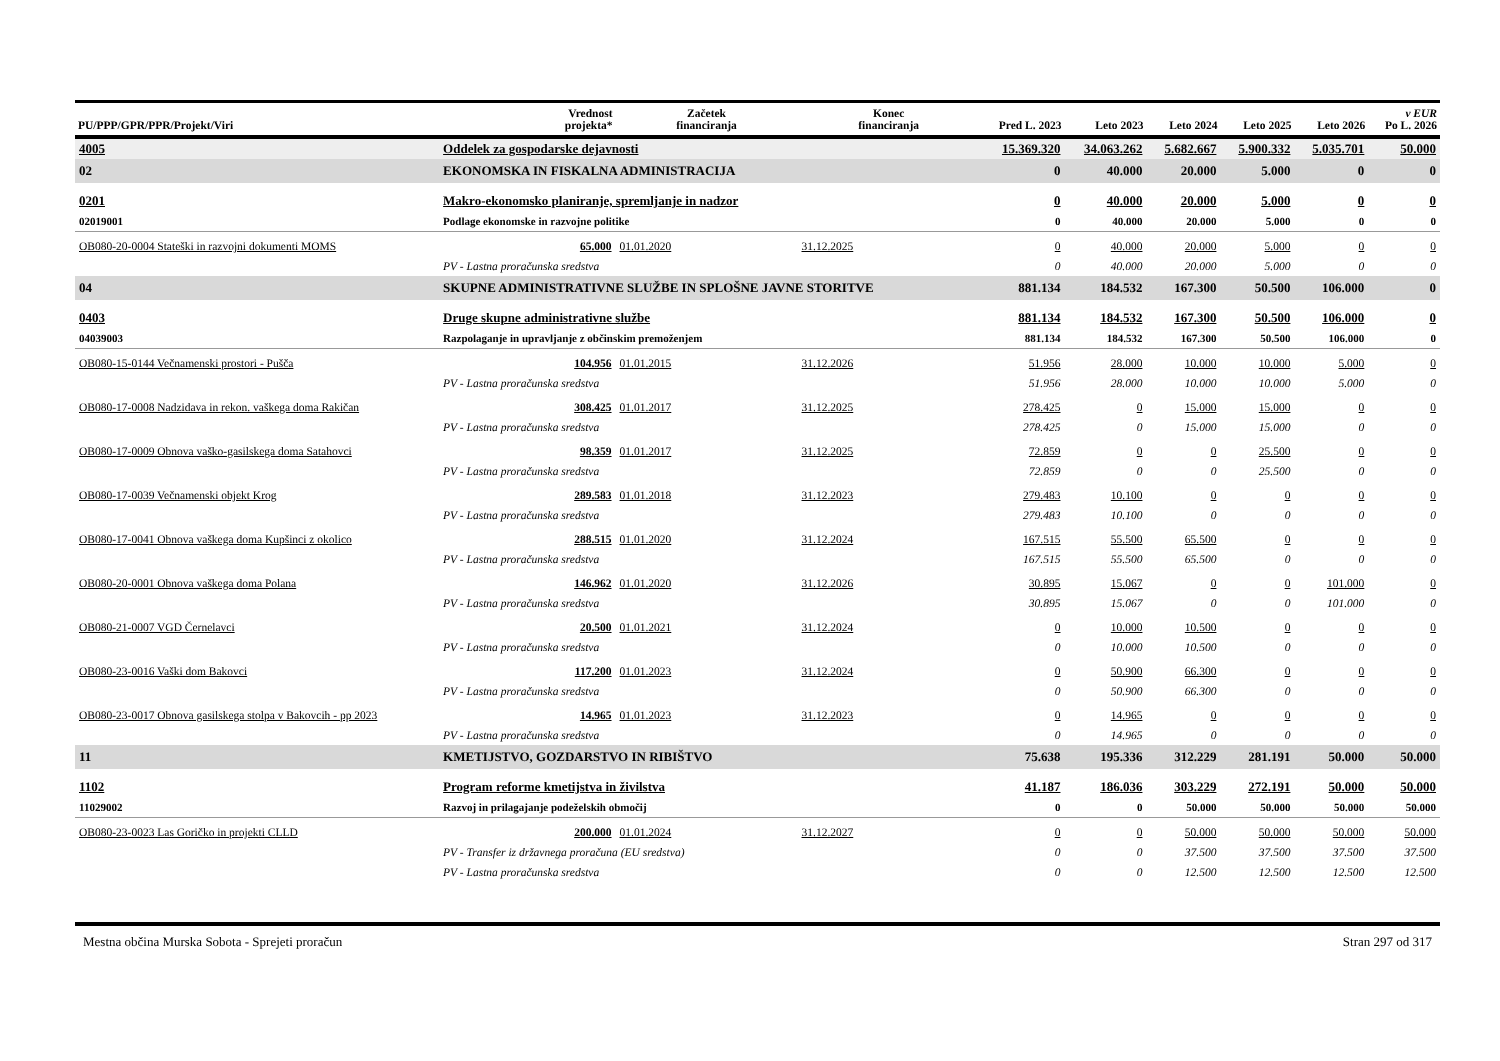| PU/PPP/GPR/PPR/Projekt/Viri | | Vrednost projekta* | Začetek financiranja | Konec financiranja | Pred L. 2023 | Leto 2023 | Leto 2024 | Leto 2025 | Leto 2026 | v EUR Po L. 2026 |
| --- | --- | --- | --- | --- | --- | --- | --- | --- | --- | --- |
| 4005 | Oddelek za gospodarske dejavnosti | | | | 15.369.320 | 34.063.262 | 5.682.667 | 5.900.332 | 5.035.701 | 50.000 |
| 02 | EKONOMSKA IN FISKALNA ADMINISTRACIJA | | | | 0 | 40.000 | 20.000 | 5.000 | 0 | 0 |
| 0201 | Makro-ekonomsko planiranje, spremljanje in nadzor | | | | 0 | 40.000 | 20.000 | 5.000 | 0 | 0 |
| 02019001 | Podlage ekonomske in razvojne politike | | | | 0 | 40.000 | 20.000 | 5.000 | 0 | 0 |
| OB080-20-0004 Stateški in razvojni dokumenti MOMS | | 65.000 | 01.01.2020 | 31.12.2025 | 0 | 40.000 | 20.000 | 5.000 | 0 | 0 |
| | PV - Lastna proračunska sredstva | | | | 0 | 40.000 | 20.000 | 5.000 | 0 | 0 |
| 04 | SKUPNE ADMINISTRATIVNE SLUŽBE IN SPLOŠNE JAVNE STORITVE | | | | 881.134 | 184.532 | 167.300 | 50.500 | 106.000 | 0 |
| 0403 | Druge skupne administrativne službe | | | | 881.134 | 184.532 | 167.300 | 50.500 | 106.000 | 0 |
| 04039003 | Razpolaganje in upravljanje z občinskim premoženjem | | | | 881.134 | 184.532 | 167.300 | 50.500 | 106.000 | 0 |
| OB080-15-0144 Večnamenski prostori - Pušča | | 104.956 | 01.01.2015 | 31.12.2026 | 51.956 | 28.000 | 10.000 | 10.000 | 5.000 | 0 |
| | PV - Lastna proračunska sredstva | | | | 51.956 | 28.000 | 10.000 | 10.000 | 5.000 | 0 |
| OB080-17-0008 Nadzidava in rekon. vaškega doma Rakičan | | 308.425 | 01.01.2017 | 31.12.2025 | 278.425 | 0 | 15.000 | 15.000 | 0 | 0 |
| | PV - Lastna proračunska sredstva | | | | 278.425 | 0 | 15.000 | 15.000 | 0 | 0 |
| OB080-17-0009 Obnova vaško-gasilskega doma Satahovci | | 98.359 | 01.01.2017 | 31.12.2025 | 72.859 | 0 | 0 | 25.500 | 0 | 0 |
| | PV - Lastna proračunska sredstva | | | | 72.859 | 0 | 0 | 25.500 | 0 | 0 |
| OB080-17-0039 Večnamenski objekt Krog | | 289.583 | 01.01.2018 | 31.12.2023 | 279.483 | 10.100 | 0 | 0 | 0 | 0 |
| | PV - Lastna proračunska sredstva | | | | 279.483 | 10.100 | 0 | 0 | 0 | 0 |
| OB080-17-0041 Obnova vaškega doma Kupšinci z okolico | | 288.515 | 01.01.2020 | 31.12.2024 | 167.515 | 55.500 | 65.500 | 0 | 0 | 0 |
| | PV - Lastna proračunska sredstva | | | | 167.515 | 55.500 | 65.500 | 0 | 0 | 0 |
| OB080-20-0001 Obnova vaškega doma Polana | | 146.962 | 01.01.2020 | 31.12.2026 | 30.895 | 15.067 | 0 | 0 | 101.000 | 0 |
| | PV - Lastna proračunska sredstva | | | | 30.895 | 15.067 | 0 | 0 | 101.000 | 0 |
| OB080-21-0007 VGD Černelavci | | 20.500 | 01.01.2021 | 31.12.2024 | 0 | 10.000 | 10.500 | 0 | 0 | 0 |
| | PV - Lastna proračunska sredstva | | | | 0 | 10.000 | 10.500 | 0 | 0 | 0 |
| OB080-23-0016 Vaški dom Bakovci | | 117.200 | 01.01.2023 | 31.12.2024 | 0 | 50.900 | 66.300 | 0 | 0 | 0 |
| | PV - Lastna proračunska sredstva | | | | 0 | 50.900 | 66.300 | 0 | 0 | 0 |
| OB080-23-0017 Obnova gasilskega stolpa v Bakovcih - pp 2023 | | 14.965 | 01.01.2023 | 31.12.2023 | 0 | 14.965 | 0 | 0 | 0 | 0 |
| | PV - Lastna proračunska sredstva | | | | 0 | 14.965 | 0 | 0 | 0 | 0 |
| 11 | KMETIJSTVO, GOZDARSTVO IN RIBIŠTVO | | | | 75.638 | 195.336 | 312.229 | 281.191 | 50.000 | 50.000 |
| 1102 | Program reforme kmetijstva in živilstva | | | | 41.187 | 186.036 | 303.229 | 272.191 | 50.000 | 50.000 |
| 11029002 | Razvoj in prilagajanje podeželskih območij | | | | 0 | 0 | 50.000 | 50.000 | 50.000 | 50.000 |
| OB080-23-0023 Las Goričko in projekti CLLD | | 200.000 | 01.01.2024 | 31.12.2027 | 0 | 0 | 50.000 | 50.000 | 50.000 | 50.000 |
| | PV - Transfer iz državnega proračuna (EU sredstva) | | | | 0 | 0 | 37.500 | 37.500 | 37.500 | 37.500 |
| | PV - Lastna proračunska sredstva | | | | 0 | 0 | 12.500 | 12.500 | 12.500 | 12.500 |
Mestna občina Murska Sobota - Sprejeti proračun Stran 297 od 317